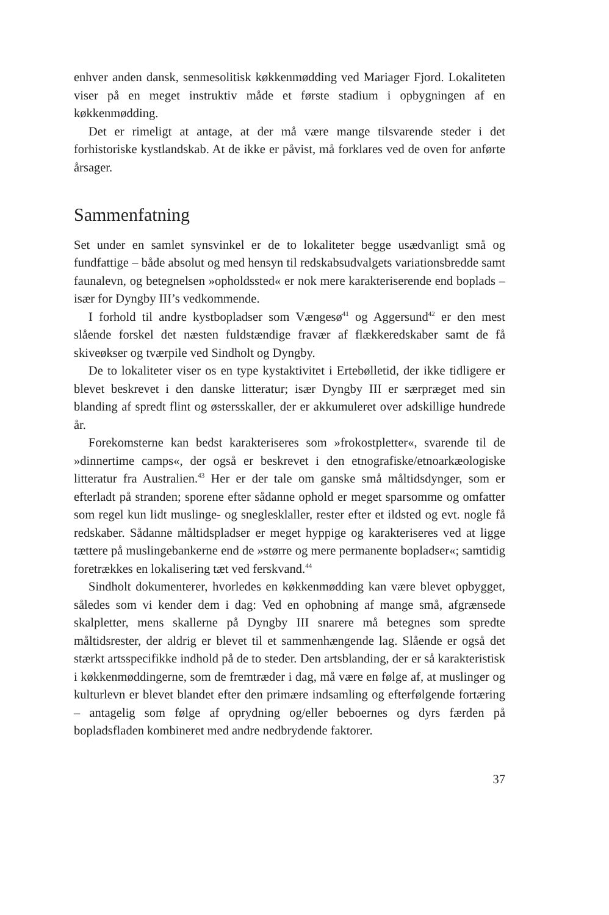enhver anden dansk, senmesolitisk køkkenmødding ved Mariager Fjord. Lokaliteten viser på en meget instruktiv måde et første stadium i opbygningen af en køkkenmødding.
Det er rimeligt at antage, at der må være mange tilsvarende steder i det forhistoriske kystlandskab. At de ikke er påvist, må forklares ved de oven for anførte årsager.
Sammenfatning
Set under en samlet synsvinkel er de to lokaliteter begge usædvanligt små og fundfattige – både absolut og med hensyn til redskabsudvalgets variationsbredde samt faunalevn, og betegnelsen »opholdssted« er nok mere karakteriserende end boplads – især for Dyngby III’s vedkommende.
I forhold til andre kystbopladser som Vængesø<sup>41</sup> og Aggersund<sup>42</sup> er den mest slående forskel det næsten fuldstændige fravær af flækkeredskaber samt de få skiveøkser og tværpile ved Sindholt og Dyngby.
De to lokaliteter viser os en type kystaktivitet i Ertebølletid, der ikke tidligere er blevet beskrevet i den danske litteratur; især Dyngby III er særpræget med sin blanding af spredt flint og østersskaller, der er akkumuleret over adskillige hundrede år.
Forekomsterne kan bedst karakteriseres som »frokostpletter«, svarende til de »dinnertime camps«, der også er beskrevet i den etnografiske/etnoarkæologiske litteratur fra Australien.<sup>43</sup> Her er der tale om ganske små måltidsdynger, som er efterladt på stranden; sporene efter sådanne ophold er meget sparsomme og omfatter som regel kun lidt muslinge- og sneglesklaller, rester efter et ildsted og evt. nogle få redskaber. Sådanne måltidspladser er meget hyppige og karakteriseres ved at ligge tættere på muslingebankerne end de »større og mere permanente bopladser«; samtidig foretrækkes en lokalisering tæt ved ferskvand.<sup>44</sup>
Sindholt dokumenterer, hvorledes en køkkenmødding kan være blevet opbygget, således som vi kender dem i dag: Ved en ophobning af mange små, afgrænsede skalpletter, mens skallerne på Dyngby III snarere må betegnes som spredte måltidsrester, der aldrig er blevet til et sammenhængende lag. Slående er også det stærkt artsspecifikke indhold på de to steder. Den artsblanding, der er så karakteristisk i køkkenmøddingerne, som de fremtræder i dag, må være en følge af, at muslinger og kulturlevn er blevet blandet efter den primære indsamling og efterfølgende fortæring – antagelig som følge af oprydning og/eller beboernes og dyrs færden på bopladsfladen kombineret med andre nedbrydende faktorer.
37